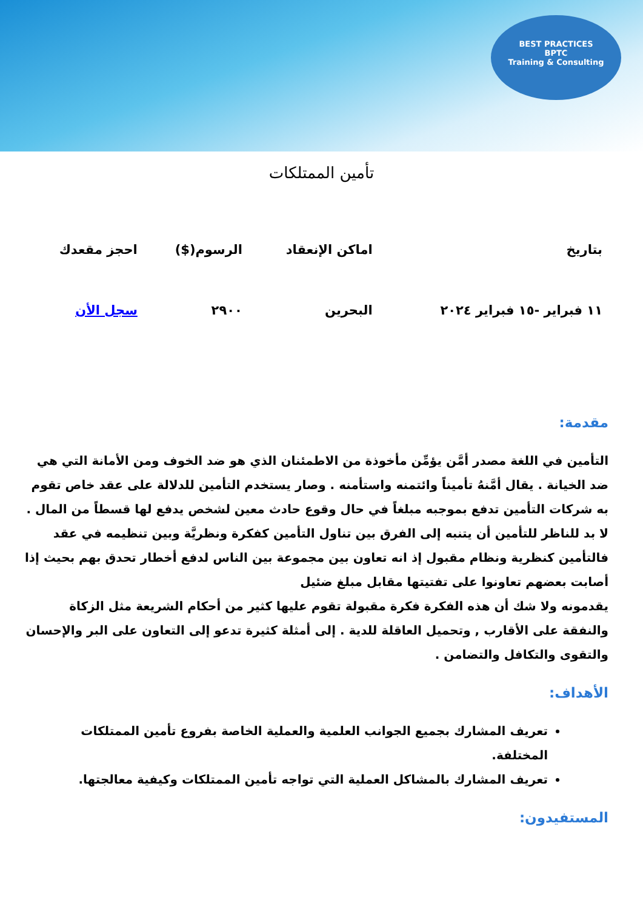BEST PRACTICES
BPTC
Training & Consulting
تأمين الممتلكات
| بتاريخ | اماكن الإنعقاد | الرسوم($) | احجز مقعدك |
| --- | --- | --- | --- |
| ١١ فبراير -١٥ فبراير ٢٠٢٤ | البحرين | ٢٩٠٠ | سجل الأن |
مقدمة:
التأمين في اللغة مصدر أمَّن يؤمِّن مأخوذة من الاطمئنان الذي هو ضد الخوف ومن الأمانة التي هي ضد الخيانة . يقال أمَّنهُ تأميناً وائتمنه واستأمنه . وصار يستخدم التأمين للدلالة على عقد خاص تقوم به شركات التأمين تدفع بموجبه مبلغاً في حال وقوع حادث معين لشخص يدفع لها قسطاً من المال . لا بد للناظر للتأمين أن يتنبه إلى الفرق بين تناول التأمين كفكرة ونظريَّة وبين تنظيمه في عقد فالتأمين كنظرية ونظام مقبول إذ انه تعاون بين مجموعة بين الناس لدفع أخطار تحدق بهم بحيث إذا أصابت بعضهم تعاونوا على تفتيتها مقابل مبلغ ضئيل
يقدمونه ولا شك أن هذه الفكرة فكرة مقبولة تقوم عليها كثير من أحكام الشريعة مثل الزكاة والنفقة على الأقارب , وتحميل العاقلة للدية . إلى أمثلة كثيرة تدعو إلى التعاون على البر والإحسان والتقوى والتكافل والتضامن .
الأهداف:
تعريف المشارك بجميع الجوانب العلمية والعملية الخاصة بفروع تأمين الممتلكات المختلفة.
تعريف المشارك بالمشاكل العملية التي تواجه تأمين الممتلكات وكيفية معالجتها.
المستفيدون: